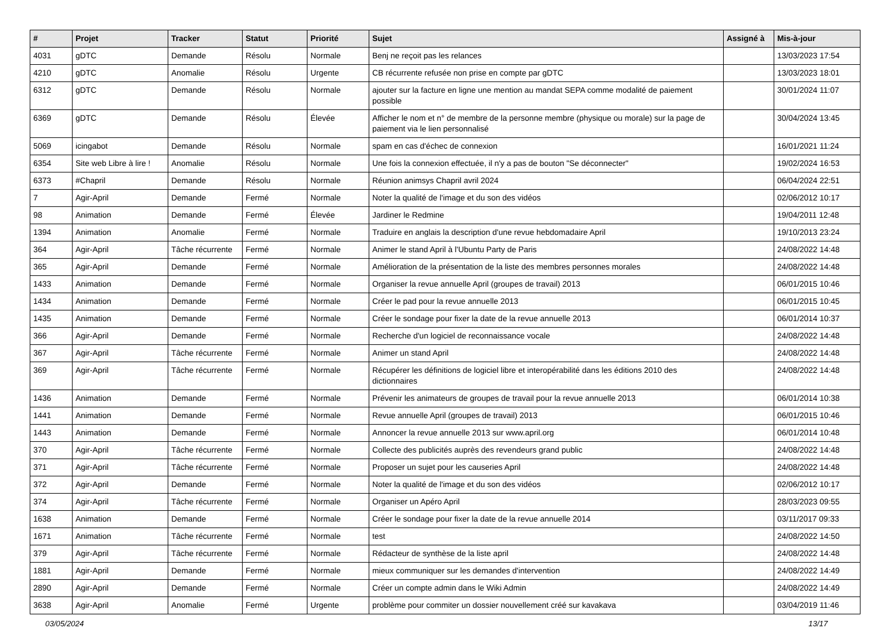| # | Projet | Tracker | Statut | Priorité | Sujet | Assigné à | Mis-à-jour |
| --- | --- | --- | --- | --- | --- | --- | --- |
| 4031 | gDTC | Demande | Résolu | Normale | Benj ne reçoit pas les relances | | 13/03/2023 17:54 |
| 4210 | gDTC | Anomalie | Résolu | Urgente | CB récurrente refusée non prise en compte par gDTC | | 13/03/2023 18:01 |
| 6312 | gDTC | Demande | Résolu | Normale | ajouter sur la facture en ligne une mention au mandat SEPA comme modalité de paiement possible | | 30/01/2024 11:07 |
| 6369 | gDTC | Demande | Résolu | Élevée | Afficher le nom et n° de membre de la personne membre (physique ou morale) sur la page de paiement via le lien personnalisé | | 30/04/2024 13:45 |
| 5069 | icingabot | Demande | Résolu | Normale | spam en cas d'échec de connexion | | 16/01/2021 11:24 |
| 6354 | Site web Libre à lire ! | Anomalie | Résolu | Normale | Une fois la connexion effectuée, il n'y a pas de bouton "Se déconnecter" | | 19/02/2024 16:53 |
| 6373 | #Chapril | Demande | Résolu | Normale | Réunion animsys Chapril avril 2024 | | 06/04/2024 22:51 |
| 7 | Agir-April | Demande | Fermé | Normale | Noter la qualité de l'image et du son des vidéos | | 02/06/2012 10:17 |
| 98 | Animation | Demande | Fermé | Élevée | Jardiner le Redmine | | 19/04/2011 12:48 |
| 1394 | Animation | Anomalie | Fermé | Normale | Traduire en anglais la description d'une revue hebdomadaire April | | 19/10/2013 23:24 |
| 364 | Agir-April | Tâche récurrente | Fermé | Normale | Animer le stand April à l'Ubuntu Party de Paris | | 24/08/2022 14:48 |
| 365 | Agir-April | Demande | Fermé | Normale | Amélioration de la présentation de la liste des membres personnes morales | | 24/08/2022 14:48 |
| 1433 | Animation | Demande | Fermé | Normale | Organiser la revue annuelle April (groupes de travail) 2013 | | 06/01/2015 10:46 |
| 1434 | Animation | Demande | Fermé | Normale | Créer le pad pour la revue annuelle 2013 | | 06/01/2015 10:45 |
| 1435 | Animation | Demande | Fermé | Normale | Créer le sondage pour fixer la date de la revue annuelle 2013 | | 06/01/2014 10:37 |
| 366 | Agir-April | Demande | Fermé | Normale | Recherche d'un logiciel de reconnaissance vocale | | 24/08/2022 14:48 |
| 367 | Agir-April | Tâche récurrente | Fermé | Normale | Animer un stand April | | 24/08/2022 14:48 |
| 369 | Agir-April | Tâche récurrente | Fermé | Normale | Récupérer les définitions de logiciel libre et interopérabilité dans les éditions 2010 des dictionnaires | | 24/08/2022 14:48 |
| 1436 | Animation | Demande | Fermé | Normale | Prévenir les animateurs de groupes de travail pour la revue annuelle 2013 | | 06/01/2014 10:38 |
| 1441 | Animation | Demande | Fermé | Normale | Revue annuelle April (groupes de travail) 2013 | | 06/01/2015 10:46 |
| 1443 | Animation | Demande | Fermé | Normale | Annoncer la revue annuelle 2013 sur www.april.org | | 06/01/2014 10:48 |
| 370 | Agir-April | Tâche récurrente | Fermé | Normale | Collecte des publicités auprès des revendeurs grand public | | 24/08/2022 14:48 |
| 371 | Agir-April | Tâche récurrente | Fermé | Normale | Proposer un sujet pour les causeries April | | 24/08/2022 14:48 |
| 372 | Agir-April | Demande | Fermé | Normale | Noter la qualité de l'image et du son des vidéos | | 02/06/2012 10:17 |
| 374 | Agir-April | Tâche récurrente | Fermé | Normale | Organiser un Apéro April | | 28/03/2023 09:55 |
| 1638 | Animation | Demande | Fermé | Normale | Créer le sondage pour fixer la date de la revue annuelle 2014 | | 03/11/2017 09:33 |
| 1671 | Animation | Tâche récurrente | Fermé | Normale | test | | 24/08/2022 14:50 |
| 379 | Agir-April | Tâche récurrente | Fermé | Normale | Rédacteur de synthèse de la liste april | | 24/08/2022 14:48 |
| 1881 | Agir-April | Demande | Fermé | Normale | mieux communiquer sur les demandes d'intervention | | 24/08/2022 14:49 |
| 2890 | Agir-April | Demande | Fermé | Normale | Créer un compte admin dans le Wiki Admin | | 24/08/2022 14:49 |
| 3638 | Agir-April | Anomalie | Fermé | Urgente | problème pour commiter un dossier nouvellement créé sur kavakava | | 03/04/2019 11:46 |
03/05/2024 13/17